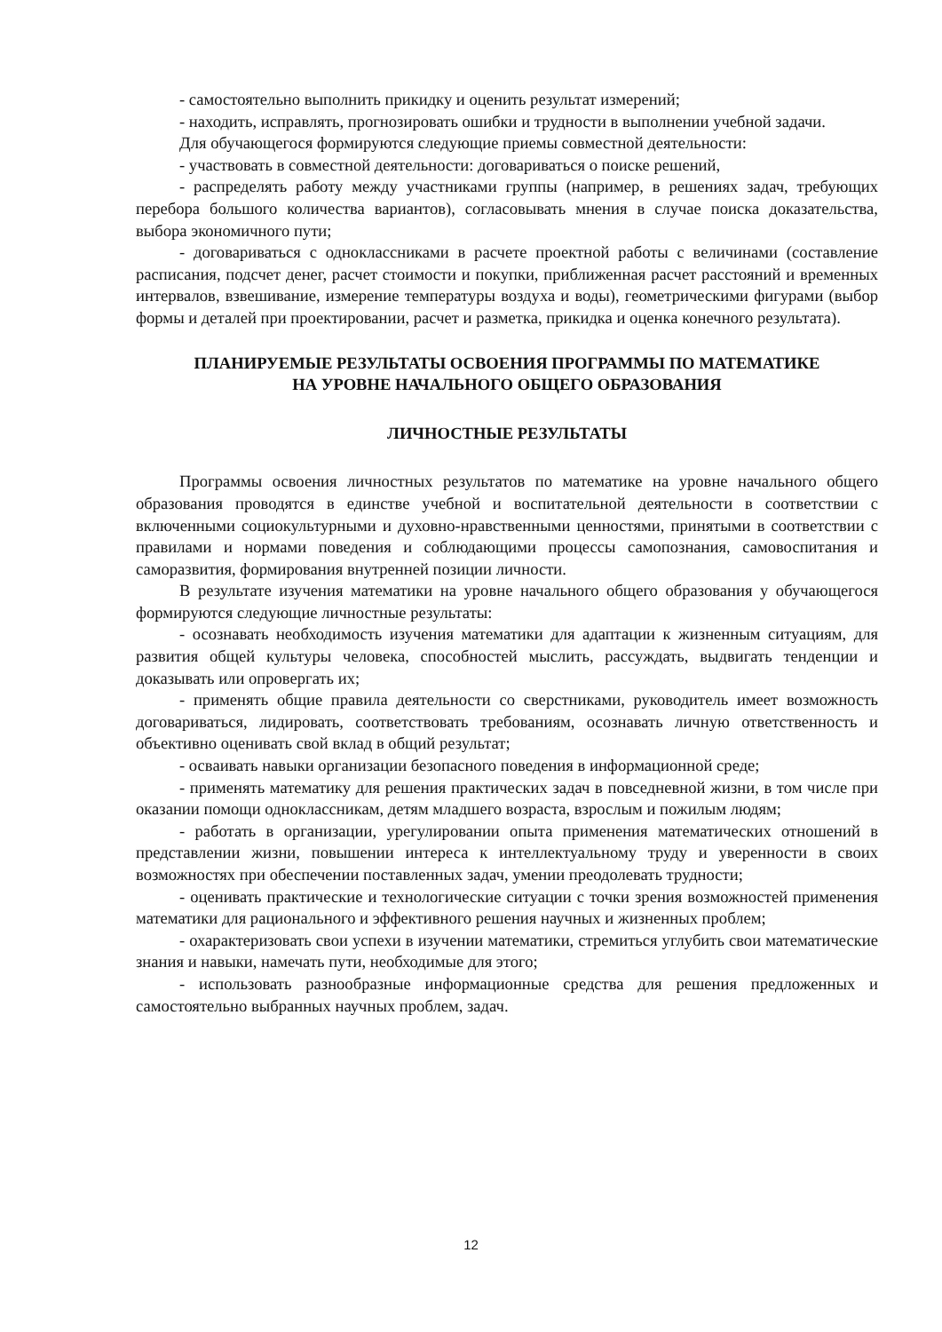- самостоятельно выполнить прикидку и оценить результат измерений;
- находить, исправлять, прогнозировать ошибки и трудности в выполнении учебной задачи.
Для обучающегося формируются следующие приемы совместной деятельности:
- участвовать в совместной деятельности: договариваться о поиске решений,
- распределять работу между участниками группы (например, в решениях задач, требующих перебора большого количества вариантов), согласовывать мнения в случае поиска доказательства, выбора экономичного пути;
- договариваться с одноклассниками в расчете проектной работы с величинами (составление расписания, подсчет денег, расчет стоимости и покупки, приближенная расчет расстояний и временных интервалов, взвешивание, измерение температуры воздуха и воды), геометрическими фигурами (выбор формы и деталей при проектировании, расчет и разметка, прикидка и оценка конечного результата).
ПЛАНИРУЕМЫЕ РЕЗУЛЬТАТЫ ОСВОЕНИЯ ПРОГРАММЫ ПО МАТЕМАТИКЕ
НА УРОВНЕ НАЧАЛЬНОГО ОБЩЕГО ОБРАЗОВАНИЯ
ЛИЧНОСТНЫЕ РЕЗУЛЬТАТЫ
Программы освоения личностных результатов по математике на уровне начального общего образования проводятся в единстве учебной и воспитательной деятельности в соответствии с включенными социокультурными и духовно-нравственными ценностями, принятыми в соответствии с правилами и нормами поведения и соблюдающими процессы самопознания, самовоспитания и саморазвития, формирования внутренней позиции личности.
В результате изучения математики на уровне начального общего образования у обучающегося формируются следующие личностные результаты:
- осознавать необходимость изучения математики для адаптации к жизненным ситуациям, для развития общей культуры человека, способностей мыслить, рассуждать, выдвигать тенденции и доказывать или опровергать их;
- применять общие правила деятельности со сверстниками, руководитель имеет возможность договариваться, лидировать, соответствовать требованиям, осознавать личную ответственность и объективно оценивать свой вклад в общий результат;
- осваивать навыки организации безопасного поведения в информационной среде;
- применять математику для решения практических задач в повседневной жизни, в том числе при оказании помощи одноклассникам, детям младшего возраста, взрослым и пожилым людям;
- работать в организации, урегулировании опыта применения математических отношений в представлении жизни, повышении интереса к интеллектуальному труду и уверенности в своих возможностях при обеспечении поставленных задач, умении преодолевать трудности;
- оценивать практические и технологические ситуации с точки зрения возможностей применения математики для рационального и эффективного решения научных и жизненных проблем;
- охарактеризовать свои успехи в изучении математики, стремиться углубить свои математические знания и навыки, намечать пути, необходимые для этого;
- использовать разнообразные информационные средства для решения предложенных и самостоятельно выбранных научных проблем, задач.
12